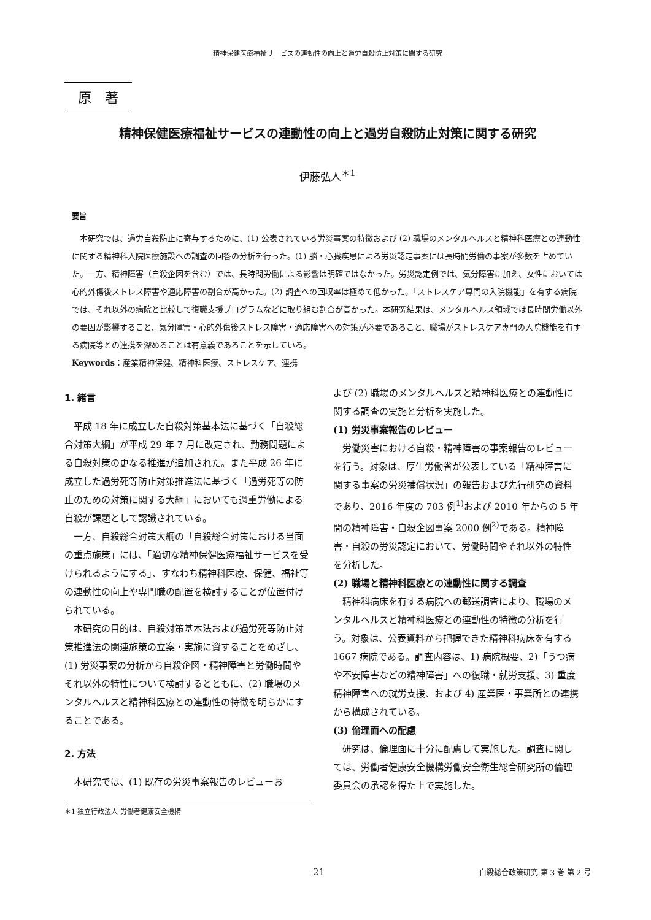精神保健医療福祉サービスの連動性の向上と過労自殺防止対策に関する研究
原　著
精神保健医療福祉サービスの連動性の向上と過労自殺防止対策に関する研究
伊藤弘人<sup>＊1</sup>
要旨
本研究では、過労自殺防止に寄与するために、(1) 公表されている労災事案の特徴および (2) 職場のメンタルヘルスと精神科医療との連動性に関する精神科入院医療施設への調査の回答の分析を行った。(1) 脳・心臓疾患による労災認定事案には長時間労働の事案が多数を占めていた。一方、精神障害（自殺企図を含む）では、長時間労働による影響は明確ではなかった。労災認定例では、気分障害に加え、女性においては心的外傷後ストレス障害や適応障害の割合が高かった。(2) 調査への回収率は極めて低かった。「ストレスケア専門の入院機能」を有する病院では、それ以外の病院と比較して復職支援プログラムなどに取り組む割合が高かった。本研究結果は、メンタルヘルス領域では長時間労働以外の要因が影響すること、気分障害・心的外傷後ストレス障害・適応障害への対策が必要であること、職場がストレスケア専門の入院機能を有する病院等との連携を深めることは有意義であることを示している。
Keywords：産業精神保健、精神科医療、ストレスケア、連携
1. 緒言
平成 18 年に成立した自殺対策基本法に基づく「自殺総合対策大綱」が平成 29 年 7 月に改定され、勤務問題による自殺対策の更なる推進が追加された。また平成 26 年に成立した過労死等防止対策推進法に基づく「過労死等の防止のための対策に関する大綱」においても過重労働による自殺が課題として認識されている。
一方、自殺総合対策大綱の「自殺総合対策における当面の重点施策」には、「適切な精神保健医療福祉サービスを受けられるようにする」、すなわち精神科医療、保健、福祉等の連動性の向上や専門職の配置を検討することが位置付けられている。
本研究の目的は、自殺対策基本法および過労死等防止対策推進法の関連施策の立案・実施に資することをめざし、(1) 労災事案の分析から自殺企図・精神障害と労働時間やそれ以外の特性について検討するとともに、(2) 職場のメンタルヘルスと精神科医療との連動性の特徴を明らかにすることである。
2. 方法
本研究では、(1) 既存の労災事案報告のレビューお
＊1 独立行政法人 労働者健康安全機構
よび (2) 職場のメンタルヘルスと精神科医療との連動性に関する調査の実施と分析を実施した。
(1) 労災事案報告のレビュー
労働災害における自殺・精神障害の事案報告のレビューを行う。対象は、厚生労働省が公表している「精神障害に関する事案の労災補償状況」の報告および先行研究の資料であり、2016 年度の 703 例<sup>1)</sup>および 2010 年からの 5 年間の精神障害・自殺企図事案 2000 例<sup>2)</sup>である。精神障害・自殺の労災認定において、労働時間やそれ以外の特性を分析した。
(2) 職場と精神科医療との連動性に関する調査
精神科病床を有する病院への郵送調査により、職場のメンタルヘルスと精神科医療との連動性の特徴の分析を行う。対象は、公表資料から把握できた精神科病床を有する 1667 病院である。調査内容は、1) 病院概要、2)「うつ病や不安障害などの精神障害」への復職・就労支援、3) 重度精神障害への就労支援、および 4) 産業医・事業所との連携から構成されている。
(3) 倫理面への配慮
研究は、倫理面に十分に配慮して実施した。調査に関しては、労働者健康安全機構労働安全衛生総合研究所の倫理委員会の承認を得た上で実施した。
21 自殺総合政策研究 第 3 巻 第 2 号